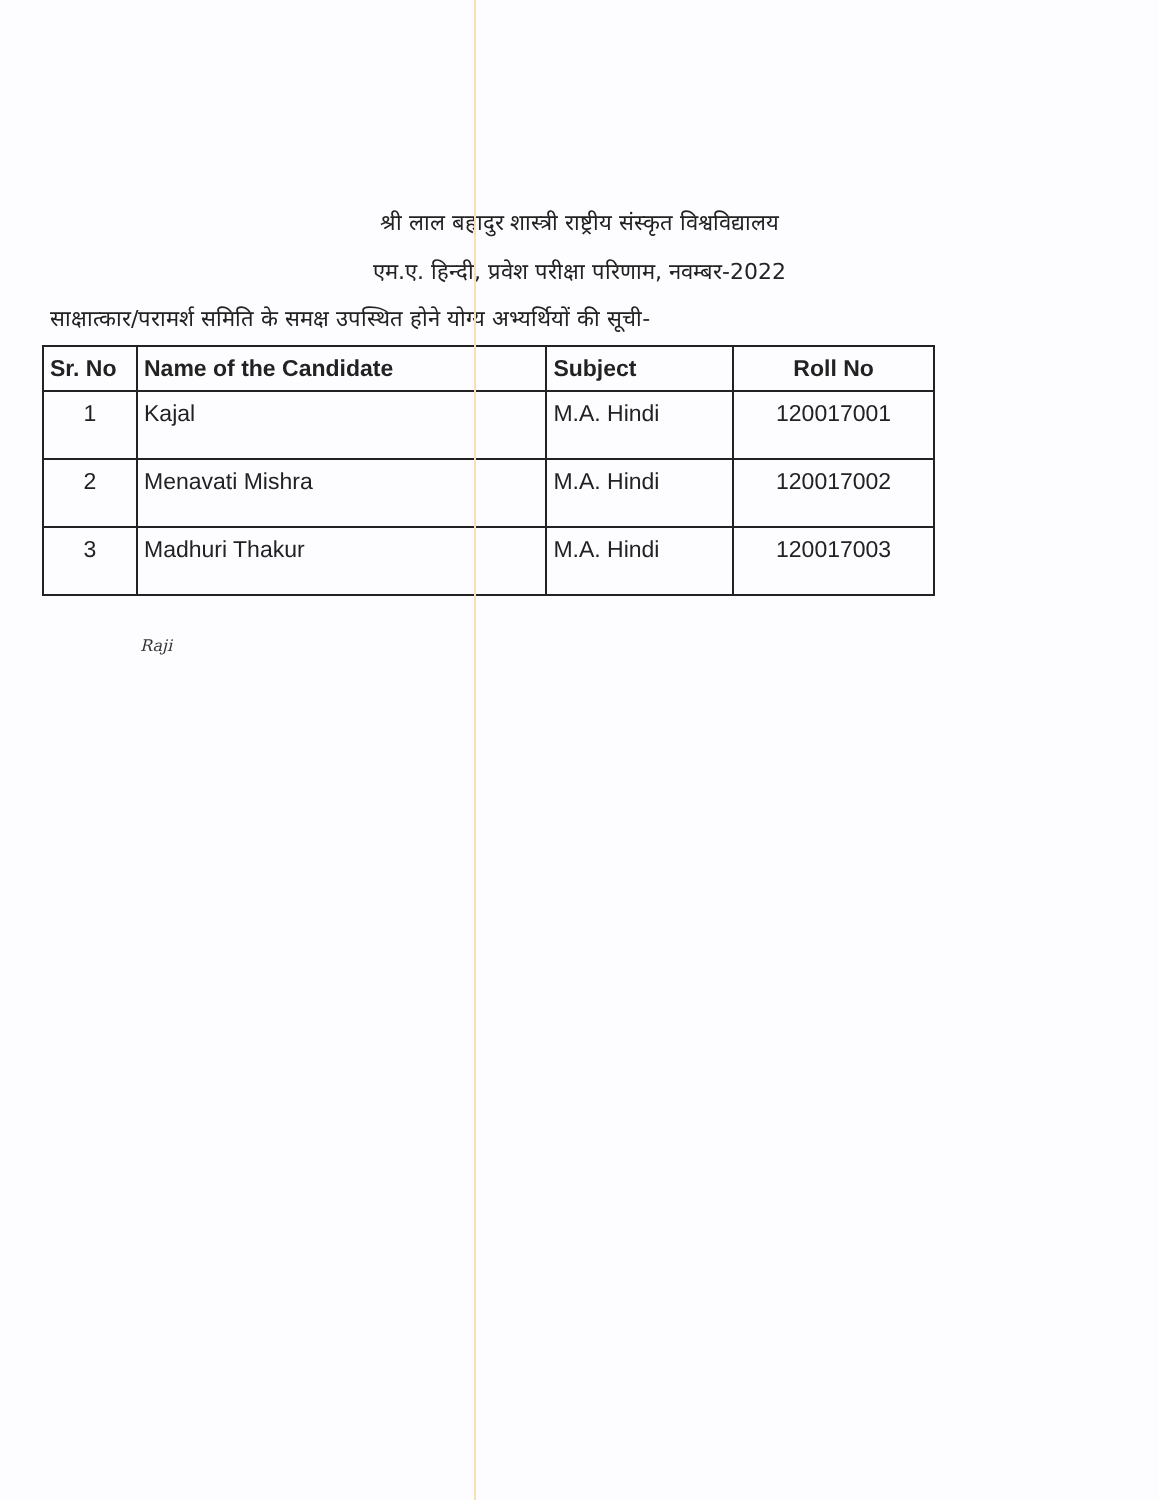श्री लाल बहादुर शास्त्री राष्ट्रीय संस्कृत विश्वविद्यालय
एम.ए. हिन्दी, प्रवेश परीक्षा परिणाम, नवम्बर-2022
साक्षात्कार/परामर्श समिति के समक्ष उपस्थित होने योग्य अभ्यर्थियों की सूची-
| Sr. No | Name of the Candidate | Subject | Roll No |
| --- | --- | --- | --- |
| 1 | Kajal | M.A. Hindi | 120017001 |
| 2 | Menavati Mishra | M.A. Hindi | 120017002 |
| 3 | Madhuri Thakur | M.A. Hindi | 120017003 |
Raji